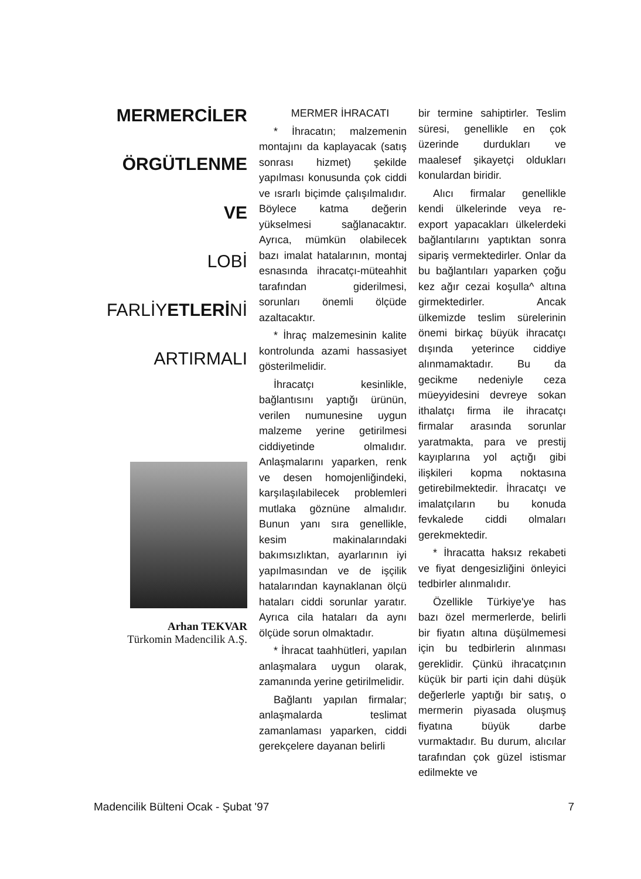MERMERCİLER
ÖRGÜTLENME
VE
LOBİ
FARLİYETLERİNİ
ARTIRMALI
Arhan TEKVAR
Türkomin Madencilik A.Ş.
MERMER İHRACATI
* İhracatın; malzemenin montajını da kaplayacak (satış sonrası hizmet) şekilde yapılması konusunda çok ciddi ve ısrarlı biçimde çalışılmalıdır. Böylece katma değerin yükselmesi sağlanacaktır. Ayrıca, mümkün olabilecek bazı imalat hatalarının, montaj esnasında ihracatçı-müteahhit tarafından giderilmesi, sorunları önemli ölçüde azaltacaktır.
* İhraç malzemesinin kalite kontrolunda azami hassasiyet gösterilmelidir.
İhracatçı kesinlikle, bağlantısını yaptığı ürünün, verilen numunesine uygun malzeme yerine getirilmesi ciddiyetinde olmalıdır. Anlaşmalarını yaparken, renk ve desen homojenliğindeki, karşılaşılabilecek problemleri mutlaka göznüne almalıdır. Bunun yanı sıra genellikle, kesim makinalarındaki bakımsızlıktan, ayarlarının iyi yapılmasından ve de işçilik hatalarından kaynaklanan ölçü hataları ciddi sorunlar yaratır. Ayrıca cila hataları da aynı ölçüde sorun olmaktadır.
* İhracat taahhütleri, yapılan anlaşmalara uygun olarak, zamanında yerine getirilmelidir.
Bağlantı yapılan firmalar; anlaşmalarda teslimat zamanlaması yaparken, ciddi gerekçelere dayanan belirli
bir termine sahiptirler. Teslim süresi, genellikle en çok üzerinde durdukları ve maalesef şikayetçi oldukları konulardan biridir.
Alıcı firmalar genellikle kendi ülkelerinde veya re-export yapacakları ülkelerdeki bağlantılarını yaptıktan sonra sipariş vermektedirler. Onlar da bu bağlantıları yaparken çoğu kez ağır cezai koşulla^ altına girmektedirler. Ancak ülkemizde teslim sürelerinin önemi birkaç büyük ihracatçı dışında yeterince ciddiye alınmamaktadır. Bu da gecikme nedeniyle ceza müeyyidesini devreye sokan ithalatçı firma ile ihracatçı firmalar arasında sorunlar yaratmakta, para ve prestij kayıplarına yol açtığı gibi ilişkileri kopma noktasına getirebilmektedir. İhracatçı ve imalatçıların bu konuda fevkalede ciddi olmaları gerekmektedir.
* İhracatta haksız rekabeti ve fiyat dengesizliğini önleyici tedbirler alınmalıdır.
Özellikle Türkiye'ye has bazı özel mermerlerde, belirli bir fiyatın altına düşülmemesi için bu tedbirlerin alınması gereklidir. Çünkü ihracatçının küçük bir parti için dahi düşük değerlerle yaptığı bir satış, o mermerin piyasada oluşmuş fiyatına büyük darbe vurmaktadır. Bu durum, alıcılar tarafından çok güzel istismar edilmekte ve
Madencilik Bülteni Ocak - Şubat '97 7